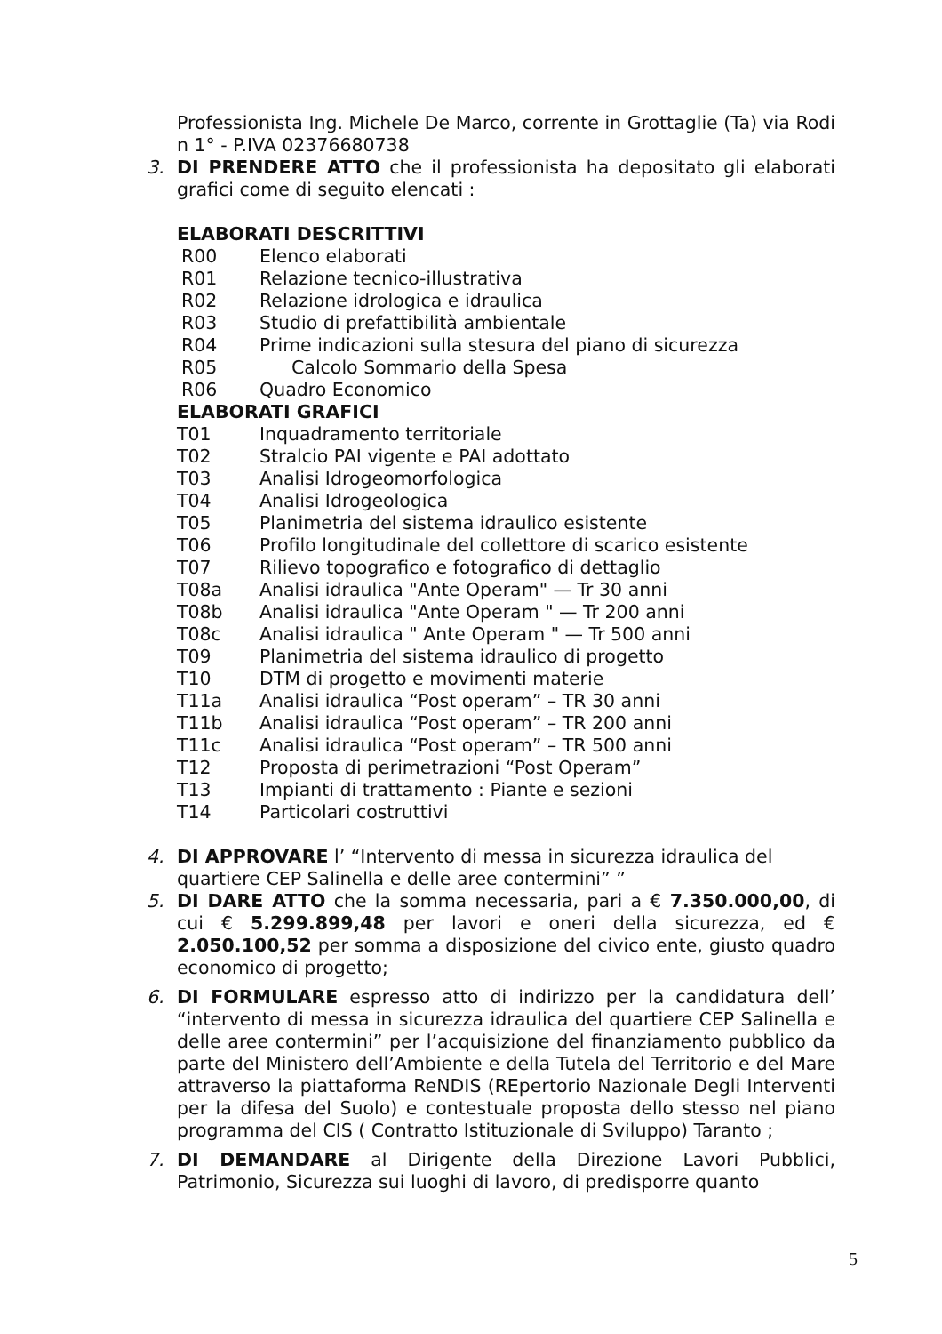Professionista Ing. Michele De Marco, corrente in Grottaglie (Ta) via Rodi n 1° - P.IVA 02376680738
3. DI PRENDERE ATTO che il professionista ha depositato gli elaborati grafici come di seguito elencati :
ELABORATI DESCRITTIVI
R00 Elenco elaborati
R01 Relazione tecnico-illustrativa
R02 Relazione idrologica e idraulica
R03 Studio di prefattibilità ambientale
R04 Prime indicazioni sulla stesura del piano di sicurezza
R05 Calcolo Sommario della Spesa
R06 Quadro Economico
ELABORATI GRAFICI
T01 Inquadramento territoriale
T02 Stralcio PAI vigente e PAI adottato
T03 Analisi Idrogeomorfologica
T04 Analisi Idrogeologica
T05 Planimetria del sistema idraulico esistente
T06 Profilo longitudinale del collettore di scarico esistente
T07 Rilievo topografico e fotografico di dettaglio
T08a Analisi idraulica "Ante Operam" — Tr 30 anni
T08b Analisi idraulica "Ante Operam " — Tr 200 anni
T08c Analisi idraulica " Ante Operam " — Tr 500 anni
T09 Planimetria del sistema idraulico di progetto
T10 DTM di progetto e movimenti materie
T11a Analisi idraulica “Post operam” – TR 30 anni
T11b Analisi idraulica “Post operam” – TR 200 anni
T11c Analisi idraulica “Post operam” – TR 500 anni
T12 Proposta di perimetrazioni “Post Operam”
T13 Impianti di trattamento : Piante e sezioni
T14 Particolari costruttivi
4. DI APPROVARE l’ “Intervento di messa in sicurezza idraulica del quartiere CEP Salinella e delle aree contermini” ”
5. DI DARE ATTO che la somma necessaria, pari a € 7.350.000,00, di cui € 5.299.899,48 per lavori e oneri della sicurezza, ed € 2.050.100,52 per somma a disposizione del civico ente, giusto quadro economico di progetto;
6. DI FORMULARE espresso atto di indirizzo per la candidatura dell’ “intervento di messa in sicurezza idraulica del quartiere CEP Salinella e delle aree contermini” per l’acquisizione del finanziamento pubblico da parte del Ministero dell’Ambiente e della Tutela del Territorio e del Mare attraverso la piattaforma ReNDIS (REpertorio Nazionale Degli Interventi per la difesa del Suolo) e contestuale proposta dello stesso nel piano programma del CIS ( Contratto Istituzionale di Sviluppo) Taranto ;
7. DI DEMANDARE al Dirigente della Direzione Lavori Pubblici, Patrimonio, Sicurezza sui luoghi di lavoro, di predisporre quanto
5